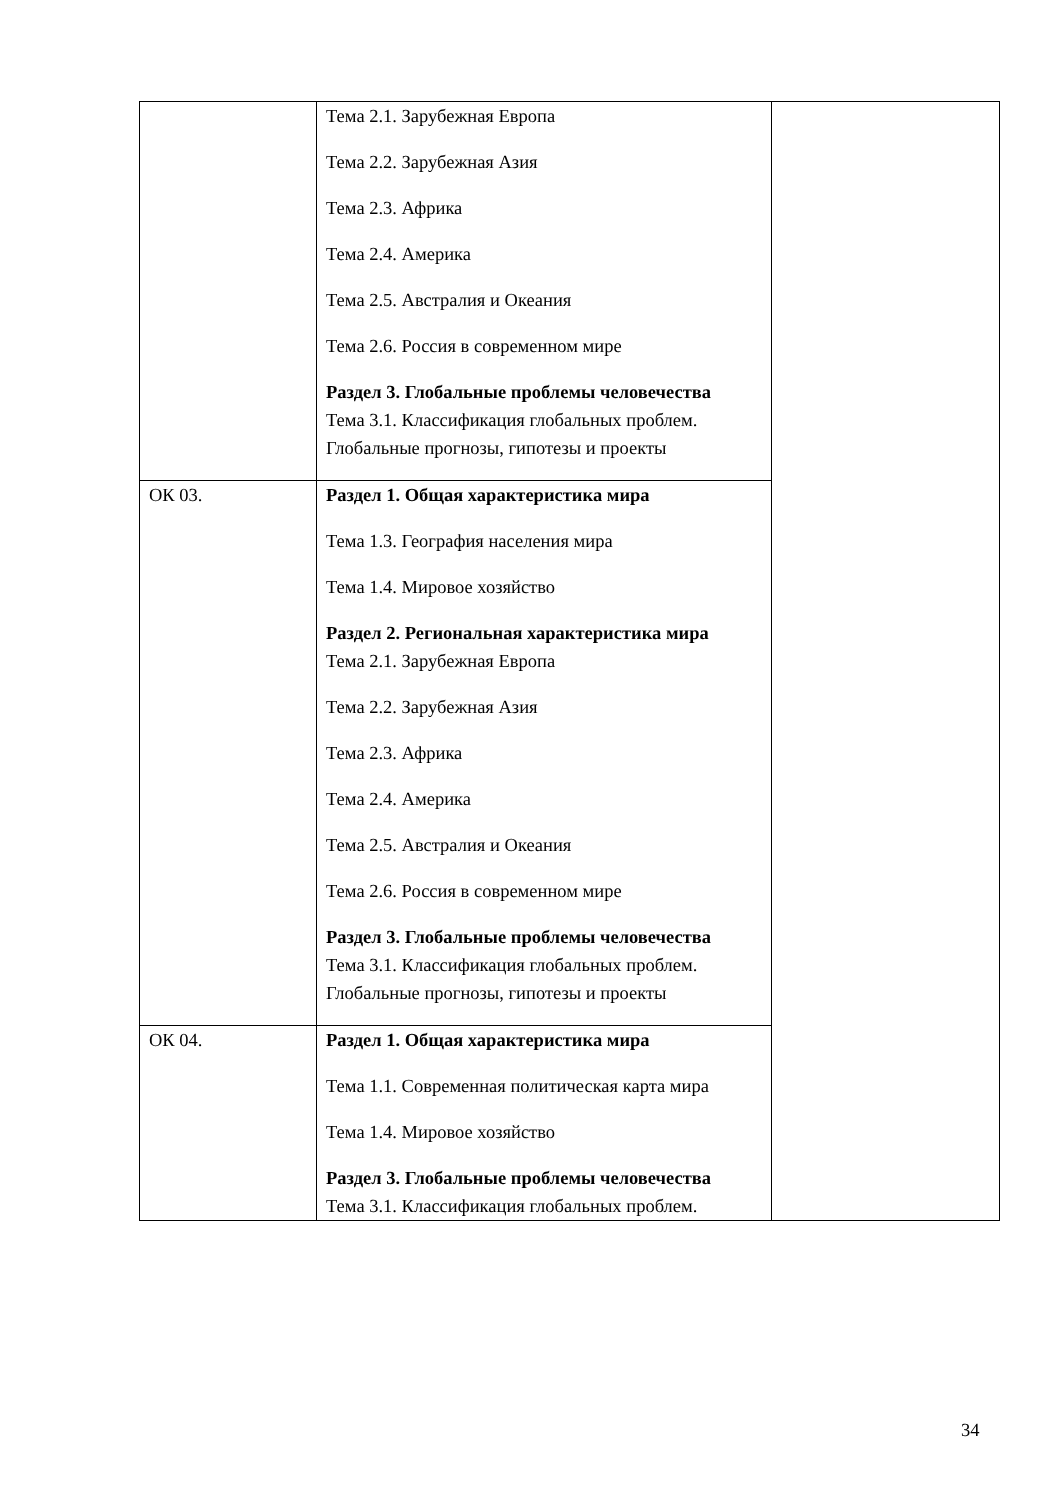| | Тема 2.1. Зарубежная Европа Тема 2.2. Зарубежная Азия Тема 2.3. Африка Тема 2.4. Америка Тема 2.5. Австралия и Океания Тема 2.6. Россия в современном мире Раздел 3. Глобальные проблемы человечества Тема 3.1. Классификация глобальных проблем. Глобальные прогнозы, гипотезы и проекты | |
| ОК 03. | Раздел 1. Общая характеристика мира Тема 1.3. География населения мира Тема 1.4. Мировое хозяйство Раздел 2. Региональная характеристика мира Тема 2.1. Зарубежная Европа Тема 2.2. Зарубежная Азия Тема 2.3. Африка Тема 2.4. Америка Тема 2.5. Австралия и Океания Тема 2.6. Россия в современном мире Раздел 3. Глобальные проблемы человечества Тема 3.1. Классификация глобальных проблем. Глобальные прогнозы, гипотезы и проекты | |
| ОК 04. | Раздел 1. Общая характеристика мира Тема 1.1. Современная политическая карта мира Тема 1.4. Мировое хозяйство Раздел 3. Глобальные проблемы человечества Тема 3.1. Классификация глобальных проблем. | |
34